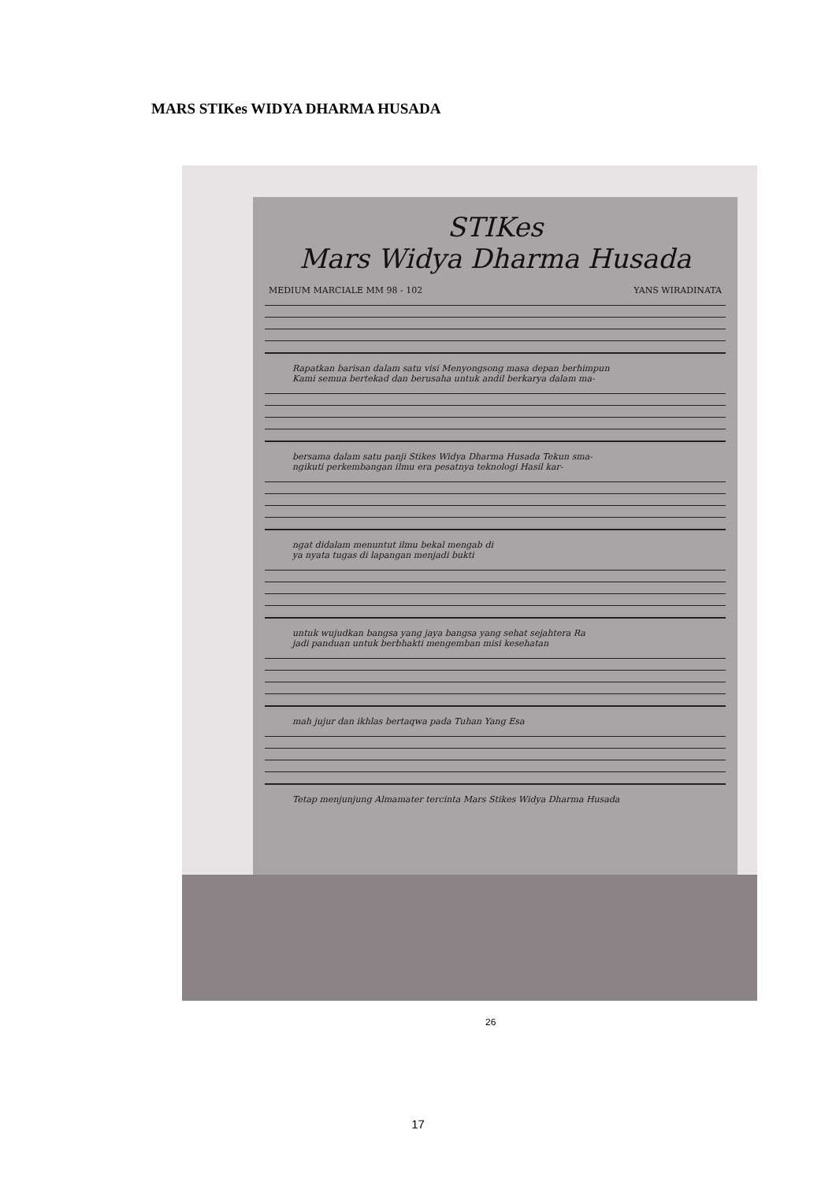MARS STIKes WIDYA DHARMA HUSADA
STIKes
Mars Widya Dharma Husada
MEDIUM MARCIALE MM 98 - 102 YANS WIRADINATA
Rapatkan barisan dalam satu visi Menyongsong masa depan berhimpun
Kami semua bertekad dan berusaha untuk andil berkarya dalam ma-
bersama dalam satu panji Stikes Widya Dharma Husada Tekun sma-
ngikuti perkembangan ilmu era pesatnya teknologi Hasil kar-
ngat didalam menuntut ilmu bekal mengab di
ya nyata tugas di lapangan menjadi bukti
untuk wujudkan bangsa yang jaya bangsa yang sehat sejahtera Ra
jadi panduan untuk berbhakti mengemban misi kesehatan
mah jujur dan ikhlas bertaqwa pada Tuhan Yang Esa
Tetap menjunjung Almamater tercinta Mars Stikes Widya Dharma Husada
26
17